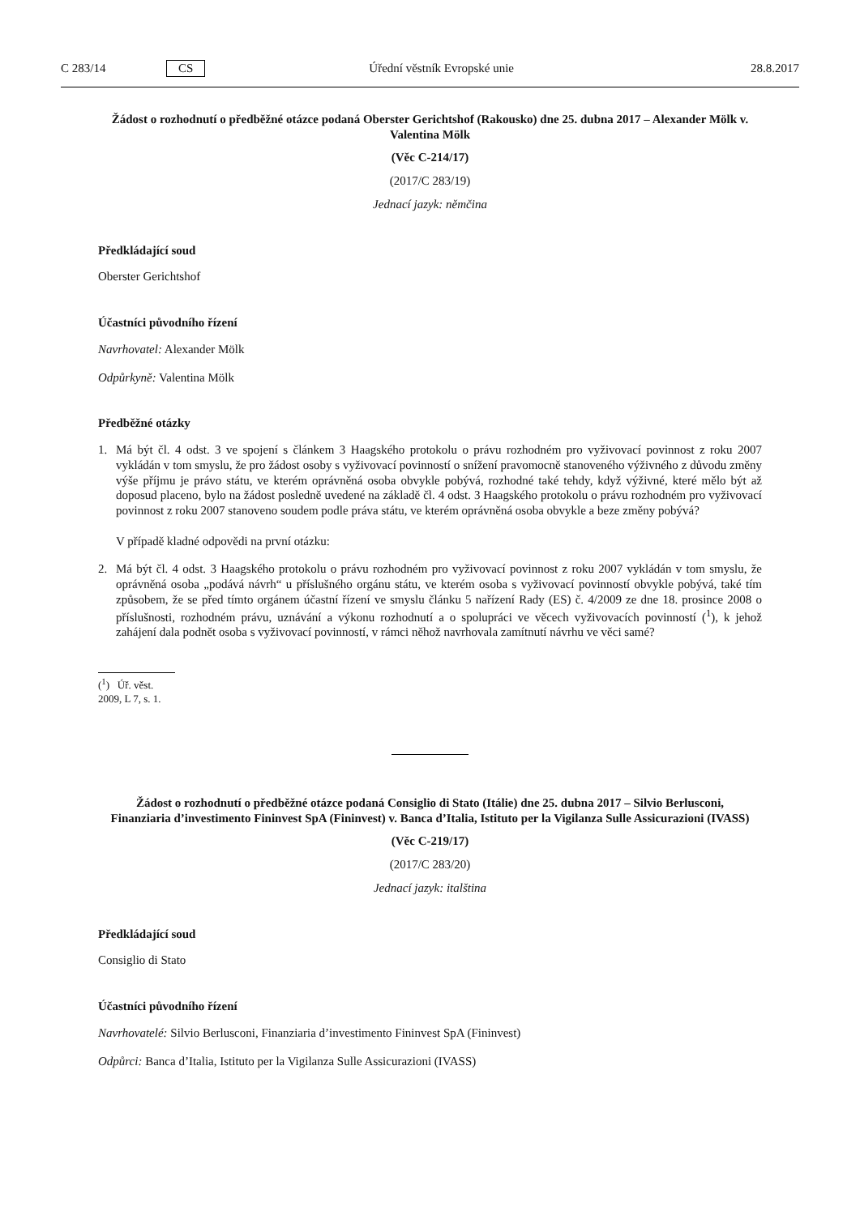C 283/14 CS Úřední věstník Evropské unie 28.8.2017
Žádost o rozhodnutí o předběžné otázce podaná Oberster Gerichtshof (Rakousko) dne 25. dubna 2017 – Alexander Mölk v. Valentina Mölk
(Věc C-214/17)
(2017/C 283/19)
Jednací jazyk: němčina
Předkládající soud
Oberster Gerichtshof
Účastníci původního řízení
Navrhovatel: Alexander Mölk
Odpůrkyně: Valentina Mölk
Předběžné otázky
1. Má být čl. 4 odst. 3 ve spojení s článkem 3 Haagského protokolu o právu rozhodném pro vyživovací povinnost z roku 2007 vykládán v tom smyslu, že pro žádost osoby s vyživovací povinností o snížení pravomocně stanoveného výživného z důvodu změny výše příjmu je právo státu, ve kterém oprávněná osoba obvykle pobývá, rozhodné také tehdy, když výživné, které mělo být až doposud placeno, bylo na žádost posledně uvedené na základě čl. 4 odst. 3 Haagského protokolu o právu rozhodném pro vyživovací povinnost z roku 2007 stanoveno soudem podle práva státu, ve kterém oprávněná osoba obvykle a beze změny pobývá?
V případě kladné odpovědi na první otázku:
2. Má být čl. 4 odst. 3 Haagského protokolu o právu rozhodném pro vyživovací povinnost z roku 2007 vykládán v tom smyslu, že oprávněná osoba „podává návrh“ u příslušného orgánu státu, ve kterém osoba s vyživovací povinností obvykle pobývá, také tím způsobem, že se před tímto orgánem účastní řízení ve smyslu článku 5 nařízení Rady (ES) č. 4/2009 ze dne 18. prosince 2008 o příslušnosti, rozhodném právu, uznávání a výkonu rozhodnutí a o spolupráci ve věcech vyživovacích povinností (<sup>1</sup>), k jehož zahájení dala podnět osoba s vyživovací povinností, v rámci něhož navrhovala zamítnutí návrhu ve věci samé?
(<sup>1</sup>) Úř. věst. 2009, L 7, s. 1.
Žádost o rozhodnutí o předběžné otázce podaná Consiglio di Stato (Itálie) dne 25. dubna 2017 – Silvio Berlusconi, Finanziaria d’investimento Fininvest SpA (Fininvest) v. Banca d’Italia, Istituto per la Vigilanza Sulle Assicurazioni (IVASS)
(Věc C-219/17)
(2017/C 283/20)
Jednací jazyk: italština
Předkládající soud
Consiglio di Stato
Účastníci původního řízení
Navrhovatelé: Silvio Berlusconi, Finanziaria d’investimento Fininvest SpA (Fininvest)
Odpůrci: Banca d’Italia, Istituto per la Vigilanza Sulle Assicurazioni (IVASS)